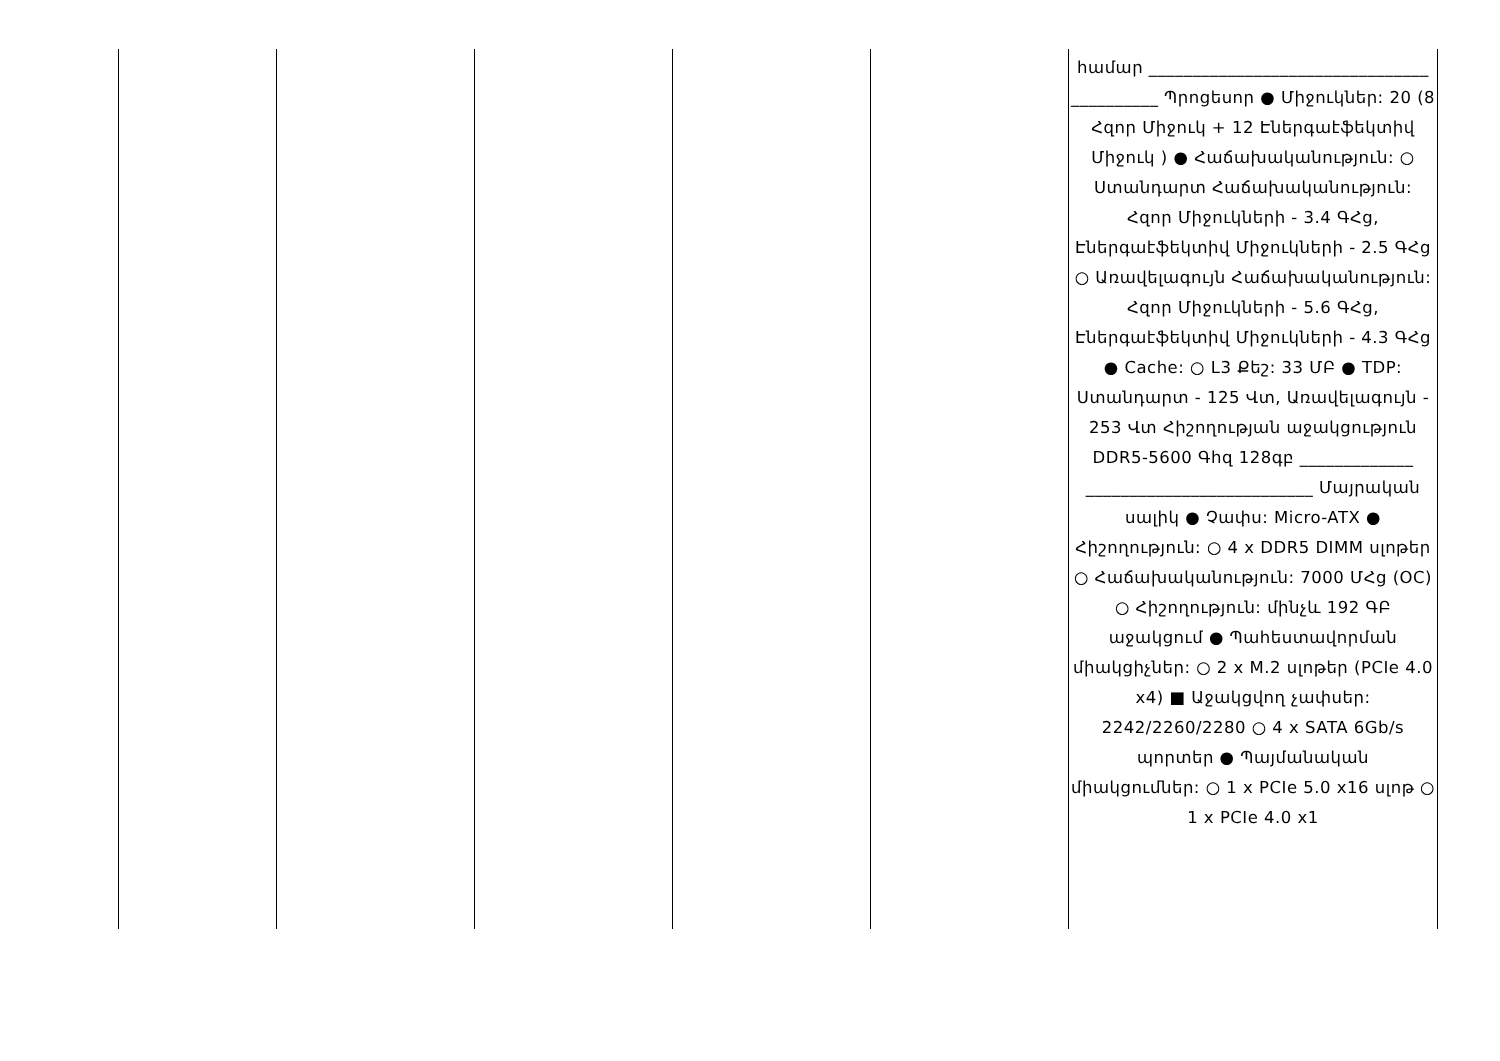| | | | | | համար ________________________________ __________ Պրոցեսոր ● Միջուկներ: 20 (8 Հզոր Միջուկ + 12 Էներգաէֆեկտիվ Միջուկ ) ● Հաճախականություն: ○ Ստանդարտ Հաճախականություն: Հզոր Միջուկների - 3.4 ԳՀց, Էներգաէֆեկտիվ Միջուկների - 2.5 ԳՀց ○ Առավելագույն Հաճախականություն: Հզոր Միջուկների - 5.6 ԳՀց, Էներգաէֆեկտիվ Միջուկների - 4.3 ԳՀց ● Cache: ○ L3 Քեշ: 33 ՄԲ ● TDP: Ստանդարտ - 125 Վտ, Առավելագույն - 253 Վտ Հիշողության աջակցություն DDR5-5600 Գhզ 128գբ _____________ __________________________ Մայրական սալիկ ● Չափս: Micro-ATX ● Հիշողություն: ○ 4 x DDR5 DIMM սլոթեր ○ Հաճախականություն: 7000 ՄՀց (OC) ○ Հիշողություն: մինչև 192 ԳԲ աջակցում ● Պահեստավորման միակցիչներ: ○ 2 x M.2 սլոթեր (PCIe 4.0 x4) ■ Աջակցվող չափսեր: 2242/2260/2280 ○ 4 x SATA 6Gb/s պորտեր ● Պայմանական միակցումներ: ○ 1 x PCIe 5.0 x16 սլոթ ○ 1 x PCIe 4.0 x1 |